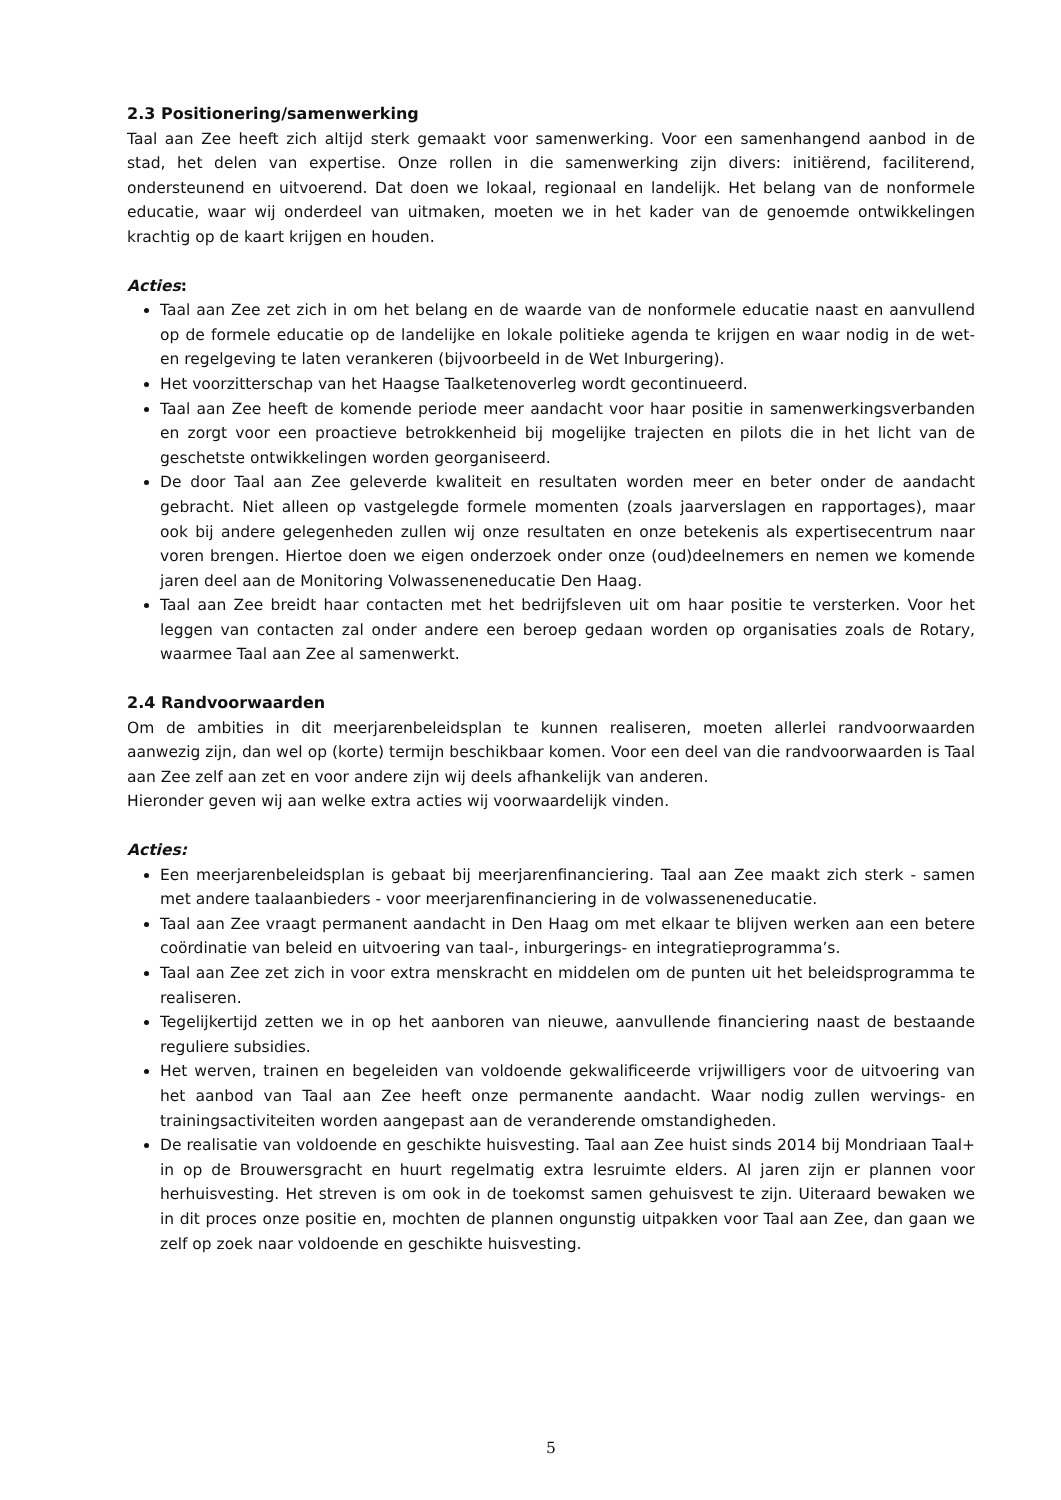2.3 Positionering/samenwerking
Taal aan Zee heeft zich altijd sterk gemaakt voor samenwerking. Voor een samenhangend aanbod in de stad, het delen van expertise. Onze rollen in die samenwerking zijn divers: initiërend, faciliterend, ondersteunend en uitvoerend. Dat doen we lokaal, regionaal en landelijk. Het belang van de nonformele educatie, waar wij onderdeel van uitmaken, moeten we in het kader van de genoemde ontwikkelingen krachtig op de kaart krijgen en houden.
Acties:
Taal aan Zee zet zich in om het belang en de waarde van de nonformele educatie naast en aanvullend op de formele educatie op de landelijke en lokale politieke agenda te krijgen en waar nodig in de wet- en regelgeving te laten verankeren (bijvoorbeeld in de Wet Inburgering).
Het voorzitterschap van het Haagse Taalketenoverleg wordt gecontinueerd.
Taal aan Zee heeft de komende periode meer aandacht voor haar positie in samenwerkingsverbanden en zorgt voor een proactieve betrokkenheid bij mogelijke trajecten en pilots die in het licht van de geschetste ontwikkelingen worden georganiseerd.
De door Taal aan Zee geleverde kwaliteit en resultaten worden meer en beter onder de aandacht gebracht. Niet alleen op vastgelegde formele momenten (zoals jaarverslagen en rapportages), maar ook bij andere gelegenheden zullen wij onze resultaten en onze betekenis als expertisecentrum naar voren brengen. Hiertoe doen we eigen onderzoek onder onze (oud)deelnemers en nemen we komende jaren deel aan de Monitoring Volwasseneneducatie Den Haag.
Taal aan Zee breidt haar contacten met het bedrijfsleven uit om haar positie te versterken. Voor het leggen van contacten zal onder andere een beroep gedaan worden op organisaties zoals de Rotary, waarmee Taal aan Zee al samenwerkt.
2.4 Randvoorwaarden
Om de ambities in dit meerjarenbeleidsplan te kunnen realiseren, moeten allerlei randvoorwaarden aanwezig zijn, dan wel op (korte) termijn beschikbaar komen. Voor een deel van die randvoorwaarden is Taal aan Zee zelf aan zet en voor andere zijn wij deels afhankelijk van anderen.
Hieronder geven wij aan welke extra acties wij voorwaardelijk vinden.
Acties:
Een meerjarenbeleidsplan is gebaat bij meerjarenfinanciering. Taal aan Zee maakt zich sterk - samen met andere taalaanbieders - voor meerjarenfinanciering in de volwasseneneducatie.
Taal aan Zee vraagt permanent aandacht in Den Haag om met elkaar te blijven werken aan een betere coördinatie van beleid en uitvoering van taal-, inburgerings- en integratieprogramma’s.
Taal aan Zee zet zich in voor extra menskracht en middelen om de punten uit het beleidsprogramma te realiseren.
Tegelijkertijd zetten we in op het aanboren van nieuwe, aanvullende financiering naast de bestaande reguliere subsidies.
Het werven, trainen en begeleiden van voldoende gekwalificeerde vrijwilligers voor de uitvoering van het aanbod van Taal aan Zee heeft onze permanente aandacht. Waar nodig zullen wervings- en trainingsactiviteiten worden aangepast aan de veranderende omstandigheden.
De realisatie van voldoende en geschikte huisvesting. Taal aan Zee huist sinds 2014 bij Mondriaan Taal+ in op de Brouwersgracht en huurt regelmatig extra lesruimte elders. Al jaren zijn er plannen voor herhuisvesting. Het streven is om ook in de toekomst samen gehuisvest te zijn. Uiteraard bewaken we in dit proces onze positie en, mochten de plannen ongunstig uitpakken voor Taal aan Zee, dan gaan we zelf op zoek naar voldoende en geschikte huisvesting.
5